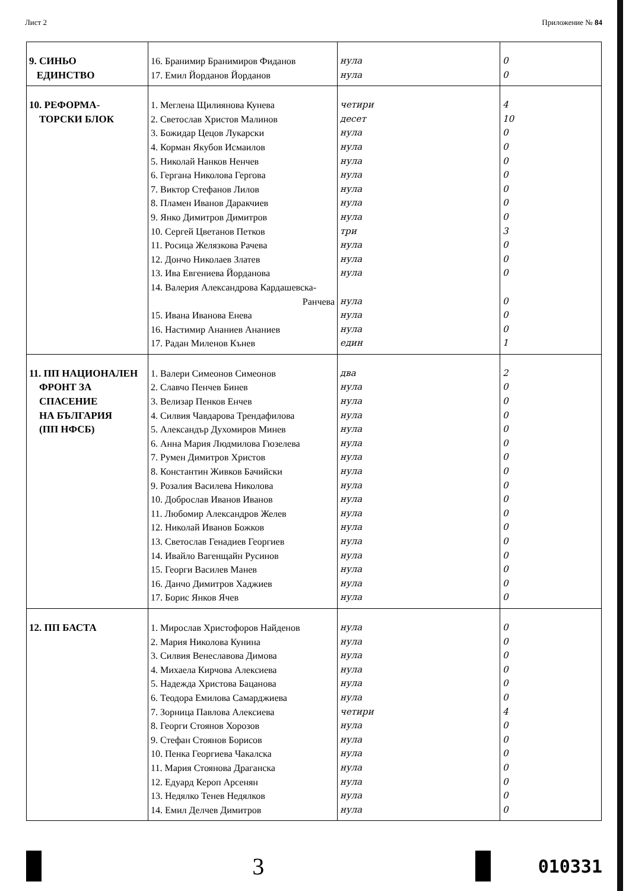Лист 2 Приложение № 84
| 9. СИНЬО ЕДИНСТВО | 16. Бранимир Бранимиров Фиданов 17. Емил Йорданов Йорданов | нула нула | 0 0 |
| 10. РЕФОРМА- ТОРСКИ БЛОК | 1. Меглена Щилиянова Кунева 2. Светослав Христов Малинов 3. Божидар Цецов Лукарски 4. Корман Якубов Исмаилов 5. Николай Нанков Ненчев 6. Гергана Николова Гергова 7. Виктор Стефанов Лилов 8. Пламен Иванов Даракчиев 9. Янко Димитров Димитров 10. Сергей Цветанов Петков 11. Росица Желязкова Рачева 12. Дончо Николаев Златев 13. Ива Евгениева Йорданова 14. Валерия Александрова Кардашевска- Ранчева 15. Ивана Иванова Енева 16. Настимир Ананиев Ананиев 17. Радан Миленов Кънев | четири десет нула нула нула нула нула нула нула три нула нула нула нула нула нула един | 4 10 0 0 0 0 0 0 0 3 0 0 0 0 0 0 1 |
| 11. ПП НАЦИОНАЛЕН ФРОНТ ЗА СПАСЕНИЕ НА БЪЛГАРИЯ (ПП НФСБ) | 1. Валери Симеонов Симеонов 2. Славчо Пенчев Бинев 3. Велизар Пенков Енчев 4. Силвия Чавдарова Трендафилова 5. Александър Духомиров Минев 6. Анна Мария Людмилова Гюзелева 7. Румен Димитров Христов 8. Константин Живков Бачийски 9. Розалия Василева Николова 10. Доброслав Иванов Иванов 11. Любомир Александров Желев 12. Николай Иванов Божков 13. Светослав Генадиев Георгиев 14. Ивайло Вагенщайн Русинов 15. Георги Василев Манев 16. Данчо Димитров Хаджиев 17. Борис Янков Ячев | два нула нула нула нула нула нула нула нула нула нула нула нула нула нула нула нула | 2 0 0 0 0 0 0 0 0 0 0 0 0 0 0 0 0 |
| 12. ПП БАСТА | 1. Мирослав Христофоров Найденов 2. Мария Николова Кунина 3. Силвия Венеславова Димова 4. Михаела Кирчова Алексиева 5. Надежда Христова Бацанова 6. Теодора Емилова Самарджиева 7. Зорница Павлова Алексиева 8. Георги Стоянов Хорозов 9. Стефан Стоянов Борисов 10. Пенка Георгиева Чакалска 11. Мария Стоянова Драганска 12. Едуард Кероп Арсенян 13. Недялко Тенев Недялков 14. Емил Делчев Димитров | нула нула нула нула нула нула четири нула нула нула нула нула нула нула | 0 0 0 0 0 0 4 0 0 0 0 0 0 0 |
3
010331